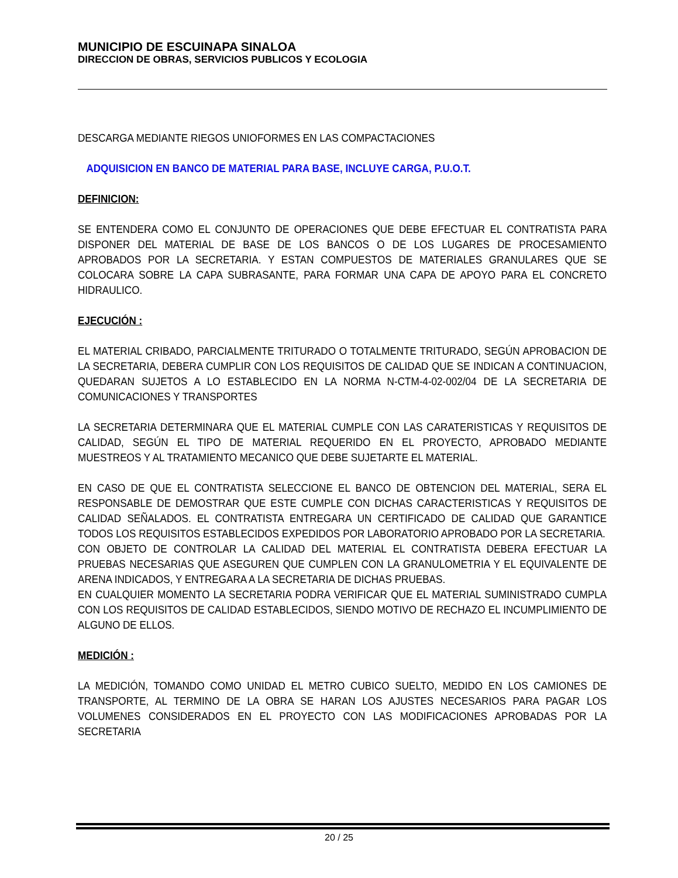MUNICIPIO DE ESCUINAPA SINALOA
DIRECCION DE OBRAS, SERVICIOS PUBLICOS Y ECOLOGIA
DESCARGA MEDIANTE RIEGOS UNIOFORMES EN LAS COMPACTACIONES
ADQUISICION EN BANCO DE MATERIAL PARA BASE, INCLUYE CARGA, P.U.O.T.
DEFINICION:
SE ENTENDERA COMO EL CONJUNTO DE OPERACIONES QUE DEBE EFECTUAR EL CONTRATISTA PARA DISPONER DEL MATERIAL DE BASE DE LOS BANCOS O DE LOS LUGARES DE PROCESAMIENTO APROBADOS POR LA SECRETARIA. Y ESTAN COMPUESTOS DE MATERIALES GRANULARES QUE SE COLOCARA SOBRE LA CAPA SUBRASANTE, PARA FORMAR UNA CAPA DE APOYO PARA EL CONCRETO HIDRAULICO.
EJECUCIÓN :
EL MATERIAL CRIBADO, PARCIALMENTE TRITURADO O TOTALMENTE TRITURADO, SEGÚN APROBACION DE LA SECRETARIA, DEBERA CUMPLIR CON LOS REQUISITOS DE CALIDAD QUE SE INDICAN A CONTINUACION, QUEDARAN SUJETOS A LO ESTABLECIDO EN LA NORMA N-CTM-4-02-002/04 DE LA SECRETARIA DE COMUNICACIONES Y TRANSPORTES
LA SECRETARIA DETERMINARA QUE EL MATERIAL CUMPLE CON LAS CARATERISTICAS Y REQUISITOS DE CALIDAD, SEGÚN EL TIPO DE MATERIAL REQUERIDO EN EL PROYECTO, APROBADO MEDIANTE MUESTREOS Y AL TRATAMIENTO MECANICO QUE DEBE SUJETARTE EL MATERIAL.
EN CASO DE QUE EL CONTRATISTA SELECCIONE EL BANCO DE OBTENCION DEL MATERIAL, SERA EL RESPONSABLE DE DEMOSTRAR QUE ESTE CUMPLE CON DICHAS CARACTERISTICAS Y REQUISITOS DE CALIDAD SEÑALADOS. EL CONTRATISTA ENTREGARA UN CERTIFICADO DE CALIDAD QUE GARANTICE TODOS LOS REQUISITOS ESTABLECIDOS EXPEDIDOS POR LABORATORIO APROBADO POR LA SECRETARIA.
CON OBJETO DE CONTROLAR LA CALIDAD DEL MATERIAL EL CONTRATISTA DEBERA EFECTUAR LA PRUEBAS NECESARIAS QUE ASEGUREN QUE CUMPLEN CON LA GRANULOMETRIA Y EL EQUIVALENTE DE ARENA INDICADOS, Y ENTREGARA A LA SECRETARIA DE DICHAS PRUEBAS.
EN CUALQUIER MOMENTO LA SECRETARIA PODRA VERIFICAR QUE EL MATERIAL SUMINISTRADO CUMPLA CON LOS REQUISITOS DE CALIDAD ESTABLECIDOS, SIENDO MOTIVO DE RECHAZO EL INCUMPLIMIENTO DE ALGUNO DE ELLOS.
MEDICIÓN :
LA MEDICIÓN, TOMANDO COMO UNIDAD EL METRO CUBICO SUELTO, MEDIDO EN LOS CAMIONES DE TRANSPORTE, AL TERMINO DE LA OBRA SE HARAN LOS AJUSTES NECESARIOS PARA PAGAR LOS VOLUMENES CONSIDERADOS EN EL PROYECTO CON LAS MODIFICACIONES APROBADAS POR LA SECRETARIA
20 / 25